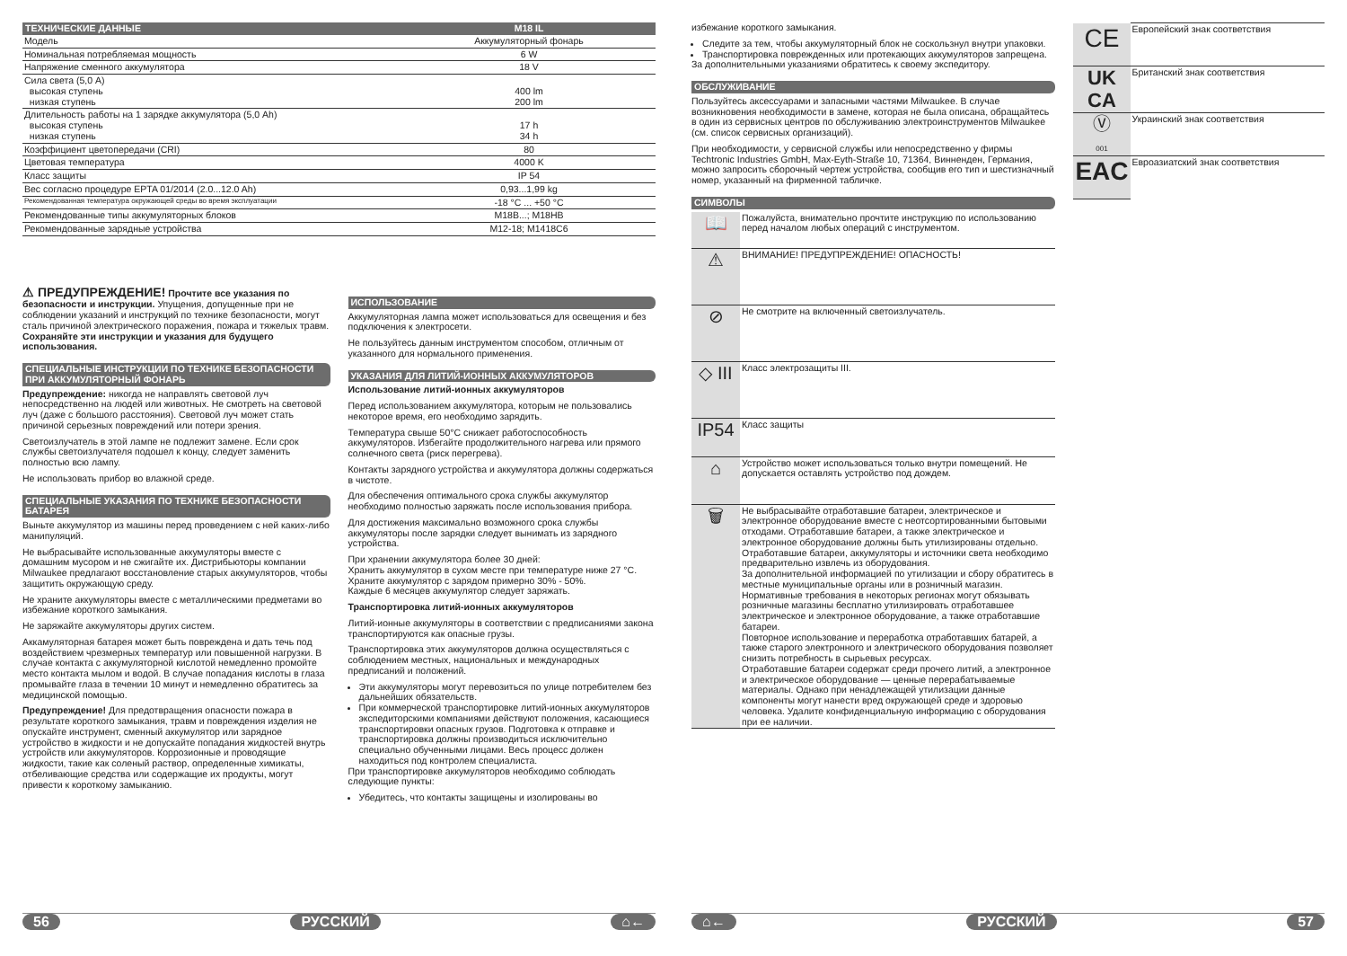| ТЕХНИЧЕСКИЕ ДАННЫЕ | M18 IL |
| --- | --- |
| Модель | Аккумуляторный фонарь |
| Номинальная потребляемая мощность | 6 W |
| Напряжение сменного аккумулятора | 18 V |
| Сила света (5,0 A) высокая ступень низкая ступень | 400 lm 200 lm |
| Длительность работы на 1 зарядке аккумулятора (5,0 Ah) высокая ступень низкая ступень | 17 h 34 h |
| Коэффициент цветопередачи (CRI) | 80 |
| Цветовая температура | 4000 K |
| Класс защиты | IP 54 |
| Вес согласно процедуре EPTA 01/2014 (2.0...12.0 Ah) | 0,93...1,99 kg |
| Рекомендованная температура окружающей среды во время эксплуатации | -18 °C ... +50 °C |
| Рекомендованные типы аккумуляторных блоков | M18B...; M18HB |
| Рекомендованные зарядные устройства | M12-18; M1418C6 |
⚠ ПРЕДУПРЕЖДЕНИЕ! Прочтите все указания по безопасности и инструкции. Упущения, допущенные при не соблюдении указаний и инструкций по технике безопасности, могут сталь причиной электрического поражения, пожара и тяжелых травм.
Сохраняйте эти инструкции и указания для будущего использования.
СПЕЦИАЛЬНЫЕ ИНСТРУКЦИИ ПО ТЕХНИКЕ БЕЗОПАСНОСТИ ПРИ АККУМУЛЯТОРНЫЙ ФОНАРЬ
Предупреждение: никогда не направлять световой луч непосредственно на людей или животных. Не смотреть на световой луч (даже с большого расстояния). Световой луч может стать причиной серьезных повреждений или потери зрения.
Светоизлучатель в этой лампе не подлежит замене. Если срок службы светоизлучателя подошел к концу, следует заменить полностью всю лампу.
Не использовать прибор во влажной среде.
СПЕЦИАЛЬНЫЕ УКАЗАНИЯ ПО ТЕХНИКЕ БЕЗОПАСНОСТИ БАТАРЕЯ
Выньте аккумулятор из машины перед проведением с ней каких-либо манипуляций.
Не выбрасывайте использованные аккумуляторы вместе с домашним мусором и не сжигайте их. Дистрибьюторы компании Milwaukee предлагают восстановление старых аккумуляторов, чтобы защитить окружающую среду.
Не храните аккумуляторы вместе с металлическими предметами во избежание короткого замыкания.
Не заряжайте аккумуляторы других систем.
Аккамуляторная батарея может быть повреждена и дать течь под воздействием чрезмерных температур или повышенной нагрузки. В случае контакта с аккумуляторной кислотой немедленно промойте место контакта мылом и водой. В случае попадания кислоты в глаза промывайте глаза в течении 10 минут и немедленно обратитесь за медицинской помощью.
Предупреждение! Для предотвращения опасности пожара в результате короткого замыкания, травм и повреждения изделия не опускайте инструмент, сменный аккумулятор или зарядное устройство в жидкости и не допускайте попадания жидкостей внутрь устройств или аккумуляторов. Коррозионные и проводящие жидкости, такие как соленый раствор, определенные химикаты, отбеливающие средства или содержащие их продукты, могут привести к короткому замыканию.
ИСПОЛЬЗОВАНИЕ
Аккумуляторная лампа может использоваться для освещения и без подключения к электросети.
Не пользуйтесь данным инструментом способом, отличным от указанного для нормального применения.
УКАЗАНИЯ ДЛЯ ЛИТИЙ-ИОННЫХ АККУМУЛЯТОРОВ
Использование литий-ионных аккумуляторов
Перед использованием аккумулятора, которым не пользовались некоторое время, его необходимо зарядить.
Температура свыше 50°C снижает работоспособность аккумуляторов. Избегайте продолжительного нагрева или прямого солнечного света (риск перегрева).
Контакты зарядного устройства и аккумулятора должны содержаться в чистоте.
Для обеспечения оптимального срока службы аккумулятор необходимо полностью заряжать после использования прибора.
Для достижения максимально возможного срока службы аккумуляторы после зарядки следует вынимать из зарядного устройства.
При хранении аккумулятора более 30 дней:
Хранить аккумулятор в сухом месте при температуре ниже 27 °C.
Храните аккумулятор с зарядом примерно 30% - 50%.
Каждые 6 месяцев аккумулятор следует заряжать.
Транспортировка литий-ионных аккумуляторов
Литий-ионные аккумуляторы в соответствии с предписаниями закона транспортируются как опасные грузы.
Транспортировка этих аккумуляторов должна осуществляться с соблюдением местных, национальных и международных предписаний и положений.
Эти аккумуляторы могут перевозиться по улице потребителем без дальнейших обязательств.
При коммерческой транспортировке литий-ионных аккумуляторов экспедиторскими компаниями действуют положения, касающиеся транспортировки опасных грузов. Подготовка к отправке и транспортировка должны производиться исключительно специально обученными лицами. Весь процесс должен находиться под контролем специалиста.
При транспортировке аккумуляторов необходимо соблюдать следующие пункты:
Убедитесь, что контакты защищены и изолированы во
56 РУССКИЙ ⌂←
избежание короткого замыкания.
Следите за тем, чтобы аккумуляторный блок не соскользнул внутри упаковки.
Транспортировка поврежденных или протекающих аккумуляторов запрещена.
За дополнительными указаниями обратитесь к своему экспедитору.
ОБСЛУЖИВАНИЕ
Пользуйтесь аксессуарами и запасными частями Milwaukee. В случае возникновения необходимости в замене, которая не была описана, обращайтесь в один из сервисных центров по обслуживанию электроинструментов Milwaukee (см. список сервисных организаций).
При необходимости, у сервисной службы или непосредственно у фирмы Techtronic Industries GmbH, Max-Eyth-Straße 10, 71364, Винненден, Германия, можно запросить сборочный чертеж устройства, сообщив его тип и шестизначный номер, указанный на фирменной табличке.
СИМВОЛЫ
| 📖 | Пожалуйста, внимательно прочтите инструкцию по использованию перед началом любых операций с инструментом. |
| ⚠ | ВНИМАНИЕ! ПРЕДУПРЕЖДЕНИЕ! ОПАСНОСТЬ! |
| ⊘ | Не смотрите на включенный светоизлучатель. |
| ◇ III | Класс электрозащиты III. |
| IP54 | Класс защиты |
| ⌂ | Устройство может использоваться только внутри помещений. Не допускается оставлять устройство под дождем. |
| 🗑 | Не выбрасывайте отработавшие батареи, электрическое и электронное оборудование вместе с неотсортированными бытовыми отходами. Отработавшие батареи, а также электрическое и электронное оборудование должны быть утилизированы отдельно. Отработавшие батареи, аккумуляторы и источники света необходимо предварительно извлечь из оборудования. За дополнительной информацией по утилизации и сбору обратитесь в местные муниципальные органы или в розничный магазин. Нормативные требования в некоторых регионах могут обязывать розничные магазины бесплатно утилизировать отработавшее электрическое и электронное оборудование, а также отработавшие батареи. Повторное использование и переработка отработавших батарей, а также старого электронного и электрического оборудования позволяет снизить потребность в сырьевых ресурсах. Отработавшие батареи содержат среди прочего литий, а электронное и электрическое оборудование — ценные перерабатываемые материалы. Однако при ненадлежащей утилизации данные компоненты могут нанести вред окружающей среде и здоровью человека. Удалите конфиденциальную информацию с оборудования при ее наличии. |
| CE | Европейский знак соответствия |
| UK CA | Британский знак соответствия |
| Ⓥ 001 | Украинский знак соответствия |
| EAC | Евроазиатский знак соответствия |
⌂← РУССКИЙ 57